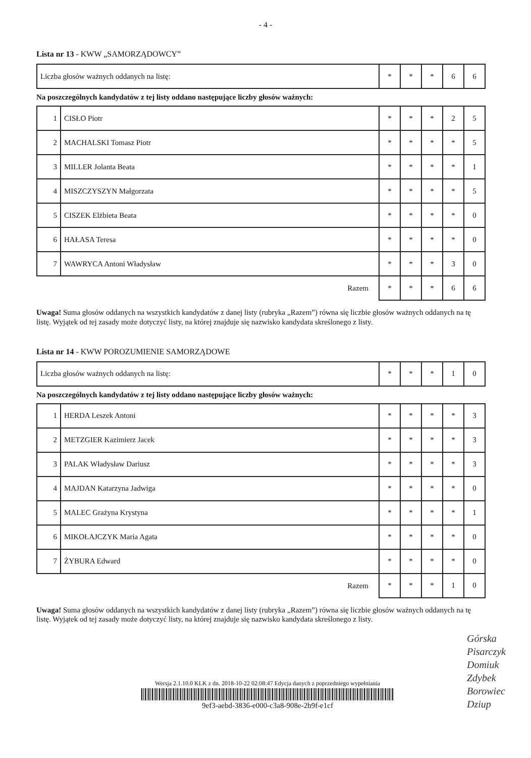- 4 -
Lista nr 13 - KWW „SAMORZĄDOWCY”
| Liczba głosów ważnych oddanych na listę: | * | * | * | 6 | 6 |
Na poszczególnych kandydatów z tej listy oddano następujące liczby głosów ważnych:
| 1 | CISŁO Piotr | * | * | * | 2 | 5 |
| 2 | MACHALSKI Tomasz Piotr | * | * | * | * | 5 |
| 3 | MILLER Jolanta Beata | * | * | * | * | 1 |
| 4 | MISZCZYSZYN Małgorzata | * | * | * | * | 5 |
| 5 | CISZEK Elżbieta Beata | * | * | * | * | 0 |
| 6 | HAŁASA Teresa | * | * | * | * | 0 |
| 7 | WAWRYCA Antoni Władysław | * | * | * | 3 | 0 |
| Razem | | * | * | * | 6 | 6 |
Uwaga! Suma głosów oddanych na wszystkich kandydatów z danej listy (rubryka „Razem”) równa się liczbie głosów ważnych oddanych na tę listę. Wyjątek od tej zasady może dotyczyć listy, na której znajduje się nazwisko kandydata skreślonego z listy.
Lista nr 14 - KWW POROZUMIENIE SAMORZĄDOWE
| Liczba głosów ważnych oddanych na listę: | * | * | * | 1 | 0 |
Na poszczególnych kandydatów z tej listy oddano następujące liczby głosów ważnych:
| 1 | HERDA Leszek Antoni | * | * | * | * | 3 |
| 2 | METZGIER Kazimierz Jacek | * | * | * | * | 3 |
| 3 | PALAK Władysław Dariusz | * | * | * | * | 3 |
| 4 | MAJDAN Katarzyna Jadwiga | * | * | * | * | 0 |
| 5 | MALEC Grażyna Krystyna | * | * | * | * | 1 |
| 6 | MIKOŁAJCZYK Maria Agata | * | * | * | * | 0 |
| 7 | ŻYBURA Edward | * | * | * | * | 0 |
| Razem | | * | * | * | 1 | 0 |
Uwaga! Suma głosów oddanych na wszystkich kandydatów z danej listy (rubryka „Razem”) równa się liczbie głosów ważnych oddanych na tę listę. Wyjątek od tej zasady może dotyczyć listy, na której znajduje się nazwisko kandydata skreślonego z listy.
Wersja 2.1.10.0 KLK z dn. 2018-10-22 02:08:47 Edycja danych z poprzedniego wypełniania
9ef3-aebd-3836-e000-c3a8-908e-2b9f-e1cf
Górska
Pisarczyk
Domiuk
Zdybek
Borowiec
Dziup